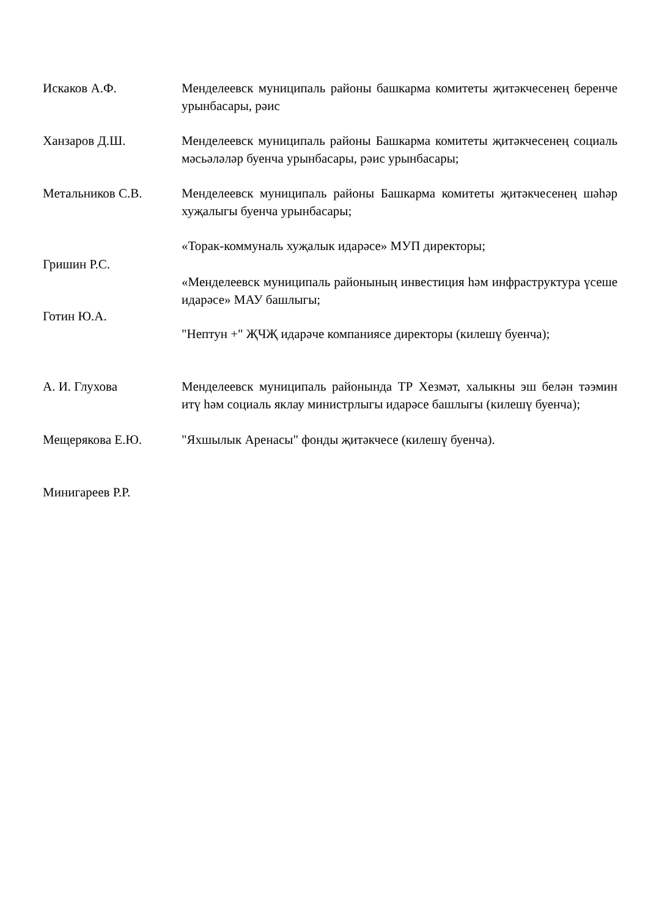Искаков А.Ф. Менделеевск муниципаль районы башкарма комитеты җитәкчесенең беренче урынбасары, рәис
Ханзаров Д.Ш. Менделеевск муниципаль районы Башкарма комитеты җитәкчесенең социаль мәсьәләләр буенча урынбасары, рәис урынбасары;
Метальников С.В. Менделеевск муниципаль районы Башкарма комитеты җитәкчесенең шәһәр хуҗалыгы буенча урынбасары;
Гришин Р.С.
Готин Ю.А.
«Торак-коммуналь хуҗалык идарәсе» МУП директоры;
«Менделеевск муниципаль районының инвестиция һәм инфраструктура үсеше идарәсе» МАУ башлыгы;
"Нептун +" ҖЧҖ идарәче компаниясе директоры (килешү буенча);
А. И. Глухова Менделеевск муниципаль районында ТР Хезмәт, халыкны эш белән тәэмин итү һәм социаль яклау министрлыгы идарәсе башлыгы (килешү буенча);
Мещерякова Е.Ю. "Яхшылык Аренасы" фонды җитәкчесе (килешү буенча).
Минигареев Р.Р.